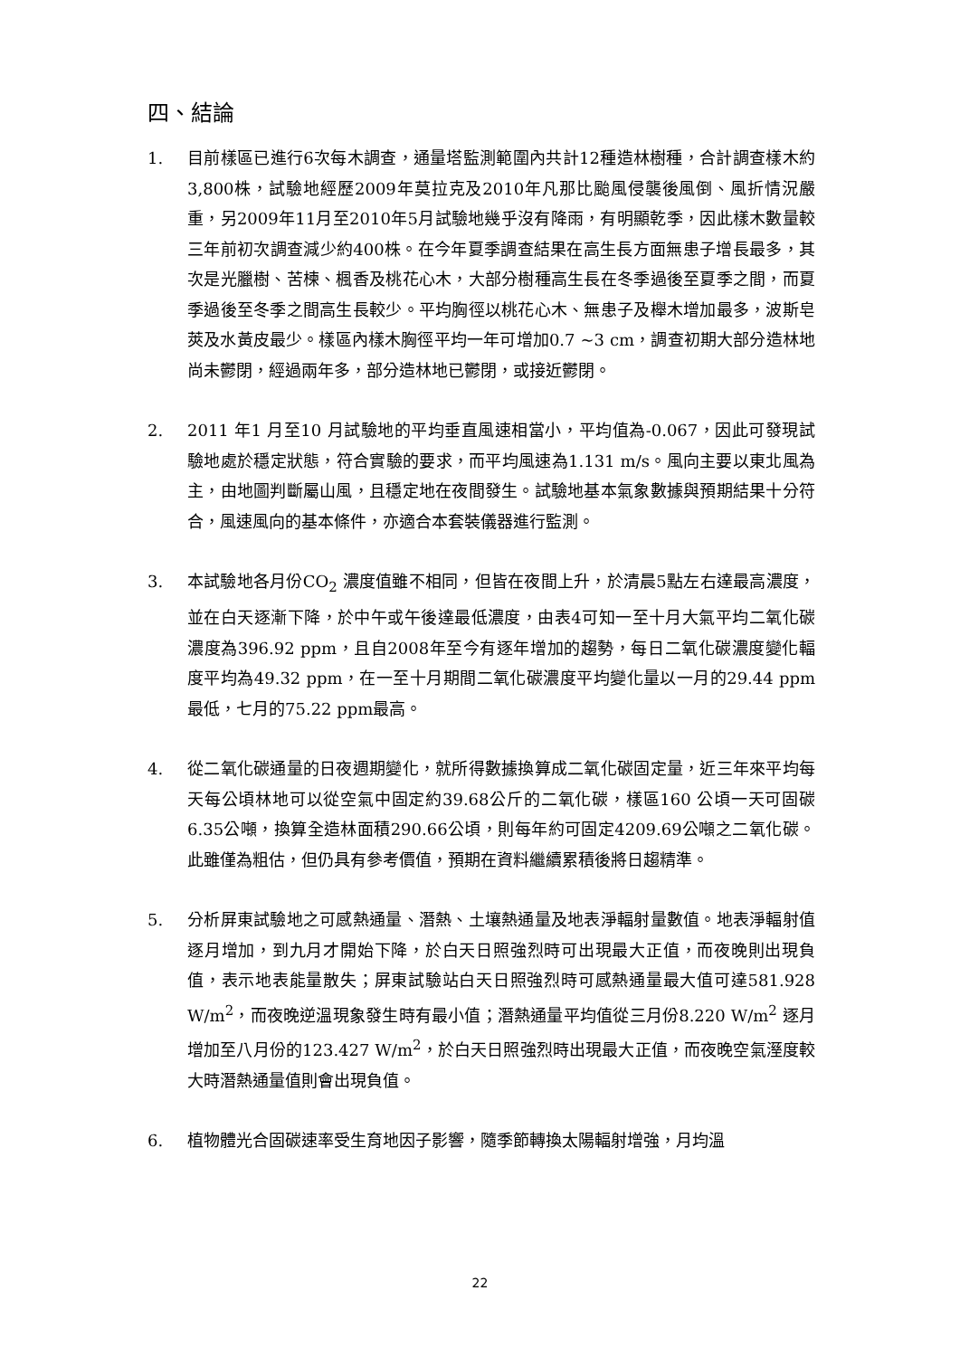四、結論
1. 目前樣區已進行6次每木調查，通量塔監測範圍內共計12種造林樹種，合計調查樣木約3,800株，試驗地經歷2009年莫拉克及2010年凡那比颱風侵襲後風倒、風折情況嚴重，另2009年11月至2010年5月試驗地幾乎沒有降雨，有明顯乾季，因此樣木數量較三年前初次調查減少約400株。在今年夏季調查結果在高生長方面無患子增長最多，其次是光臘樹、苦楝、楓香及桃花心木，大部分樹種高生長在冬季過後至夏季之間，而夏季過後至冬季之間高生長較少。平均胸徑以桃花心木、無患子及櫸木增加最多，波斯皂莢及水黃皮最少。樣區內樣木胸徑平均一年可增加0.7 ~3 cm，調查初期大部分造林地尚未鬱閉，經過兩年多，部分造林地已鬱閉，或接近鬱閉。
2. 2011 年1 月至10 月試驗地的平均垂直風速相當小，平均值為-0.067，因此可發現試驗地處於穩定狀態，符合實驗的要求，而平均風速為1.131 m/s。風向主要以東北風為主，由地圖判斷屬山風，且穩定地在夜間發生。試驗地基本氣象數據與預期結果十分符合，風速風向的基本條件，亦適合本套裝儀器進行監測。
3. 本試驗地各月份CO<sub>2</sub> 濃度值雖不相同，但皆在夜間上升，於清晨5點左右達最高濃度，並在白天逐漸下降，於中午或午後達最低濃度，由表4可知一至十月大氣平均二氧化碳濃度為396.92 ppm，且自2008年至今有逐年增加的趨勢，每日二氧化碳濃度變化輻度平均為49.32 ppm，在一至十月期間二氧化碳濃度平均變化量以一月的29.44 ppm 最低，七月的75.22 ppm最高。
4. 從二氧化碳通量的日夜週期變化，就所得數據換算成二氧化碳固定量，近三年來平均每天每公頃林地可以從空氣中固定約39.68公斤的二氧化碳，樣區160 公頃一天可固碳6.35公噸，換算全造林面積290.66公頃，則每年約可固定4209.69公噸之二氧化碳。此雖僅為粗估，但仍具有參考價值，預期在資料繼續累積後將日趨精準。
5. 分析屏東試驗地之可感熱通量、潛熱、土壤熱通量及地表淨輻射量數值。地表淨輻射值逐月增加，到九月才開始下降，於白天日照強烈時可出現最大正值，而夜晚則出現負值，表示地表能量散失；屏東試驗站白天日照強烈時可感熱通量最大值可達581.928 W/m<sup>2</sup>，而夜晚逆溫現象發生時有最小值；潛熱通量平均值從三月份8.220 W/m<sup>2</sup> 逐月增加至八月份的123.427 W/m<sup>2</sup>，於白天日照強烈時出現最大正值，而夜晚空氣溼度較大時潛熱通量值則會出現負值。
6. 植物體光合固碳速率受生育地因子影響，隨季節轉換太陽輻射增強，月均溫
22